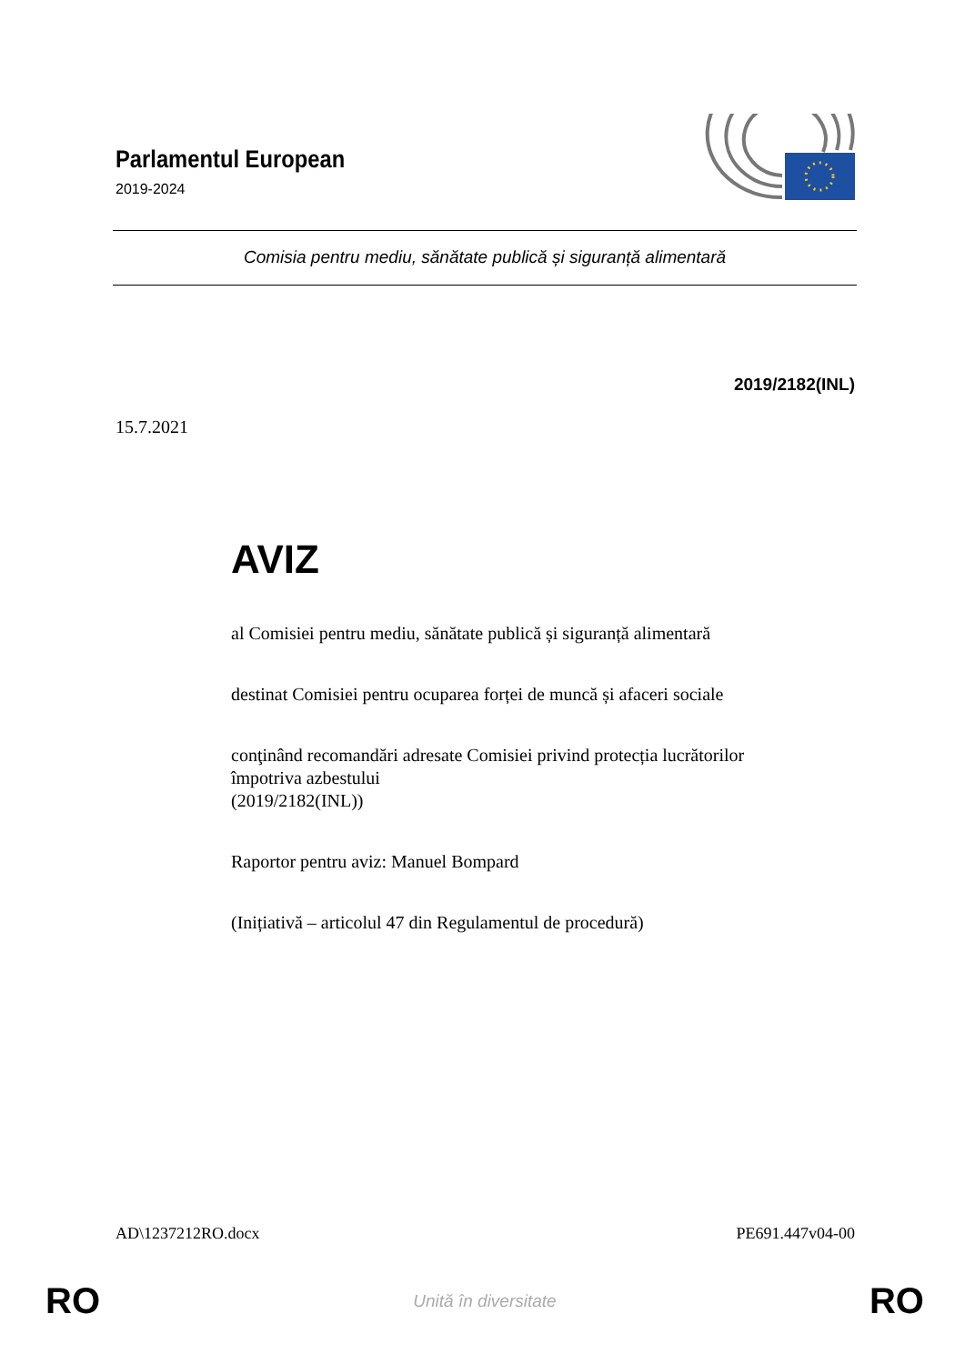Parlamentul European
2019-2024
Comisia pentru mediu, sănătate publică și siguranță alimentară
2019/2182(INL)
15.7.2021
AVIZ
al Comisiei pentru mediu, sănătate publică și siguranță alimentară
destinat Comisiei pentru ocuparea forței de muncă și afaceri sociale
conţinând recomandări adresate Comisiei privind protecția lucrătorilor
împotriva azbestului
(2019/2182(INL))
Raportor pentru aviz: Manuel Bompard
(Inițiativă – articolul 47 din Regulamentul de procedură)
AD\1237212RO.docx PE691.447v04-00
RO Unită în diversitate RO